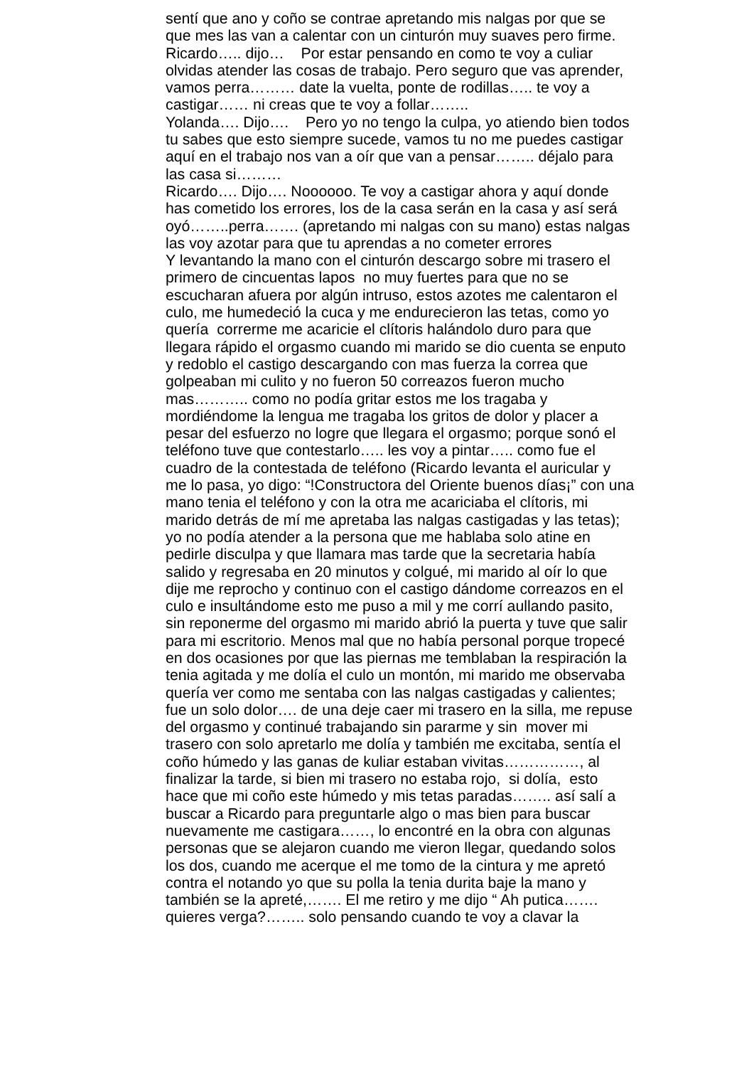sentí que ano y coño se contrae apretando mis nalgas por que se
que mes las van a calentar con un cinturón muy suaves pero firme.
Ricardo….. dijo… Por estar pensando en como te voy a culiar
olvidas atender las cosas de trabajo. Pero seguro que vas aprender,
vamos perra……… date la vuelta, ponte de rodillas….. te voy a
castigar…… ni creas que te voy a follar……..
Yolanda…. Dijo…. Pero yo no tengo la culpa, yo atiendo bien todos
tu sabes que esto siempre sucede, vamos tu no me puedes castigar
aquí en el trabajo nos van a oír que van a pensar…….. déjalo para
las casa si………
Ricardo…. Dijo…. Noooooo. Te voy a castigar ahora y aquí donde
has cometido los errores, los de la casa serán en la casa y así será
oyó……..perra……. (apretando mi nalgas con su mano) estas nalgas
las voy azotar para que tu aprendas a no cometer errores
Y levantando la mano con el cinturón descargo sobre mi trasero el
primero de cincuentas lapos no muy fuertes para que no se
escucharan afuera por algún intruso, estos azotes me calentaron el
culo, me humedeció la cuca y me endurecieron las tetas, como yo
quería correrme me acaricie el clítoris halándolo duro para que
llegara rápido el orgasmo cuando mi marido se dio cuenta se enputo
y redoblo el castigo descargando con mas fuerza la correa que
golpeaban mi culito y no fueron 50 correazos fueron mucho
mas……….. como no podía gritar estos me los tragaba y
mordiéndome la lengua me tragaba los gritos de dolor y placer a
pesar del esfuerzo no logre que llegara el orgasmo; porque sonó el
teléfono tuve que contestarlo….. les voy a pintar….. como fue el
cuadro de la contestada de teléfono (Ricardo levanta el auricular y
me lo pasa, yo digo: “!Constructora del Oriente buenos días¡” con una
mano tenia el teléfono y con la otra me acariciaba el clítoris, mi
marido detrás de mí me apretaba las nalgas castigadas y las tetas);
yo no podía atender a la persona que me hablaba solo atine en
pedirle disculpa y que llamara mas tarde que la secretaria había
salido y regresaba en 20 minutos y colgué, mi marido al oír lo que
dije me reprocho y continuo con el castigo dándome correazos en el
culo e insultándome esto me puso a mil y me corrí aullando pasito,
sin reponerme del orgasmo mi marido abrió la puerta y tuve que salir
para mi escritorio. Menos mal que no había personal porque tropecé
en dos ocasiones por que las piernas me temblaban la respiración la
tenia agitada y me dolía el culo un montón, mi marido me observaba
quería ver como me sentaba con las nalgas castigadas y calientes;
fue un solo dolor…. de una deje caer mi trasero en la silla, me repuse
del orgasmo y continué trabajando sin pararme y sin mover mi
trasero con solo apretarlo me dolía y también me excitaba, sentía el
coño húmedo y las ganas de kuliar estaban vivitas……………, al
finalizar la tarde, si bien mi trasero no estaba rojo, si dolía, esto
hace que mi coño este húmedo y mis tetas paradas…….. así salí a
buscar a Ricardo para preguntarle algo o mas bien para buscar
nuevamente me castigara……, lo encontré en la obra con algunas
personas que se alejaron cuando me vieron llegar, quedando solos
los dos, cuando me acerque el me tomo de la cintura y me apretó
contra el notando yo que su polla la tenia durita baje la mano y
también se la apreté,……. El me retiro y me dijo “ Ah putica…….
quieres verga?…….. solo pensando cuando te voy a clavar la